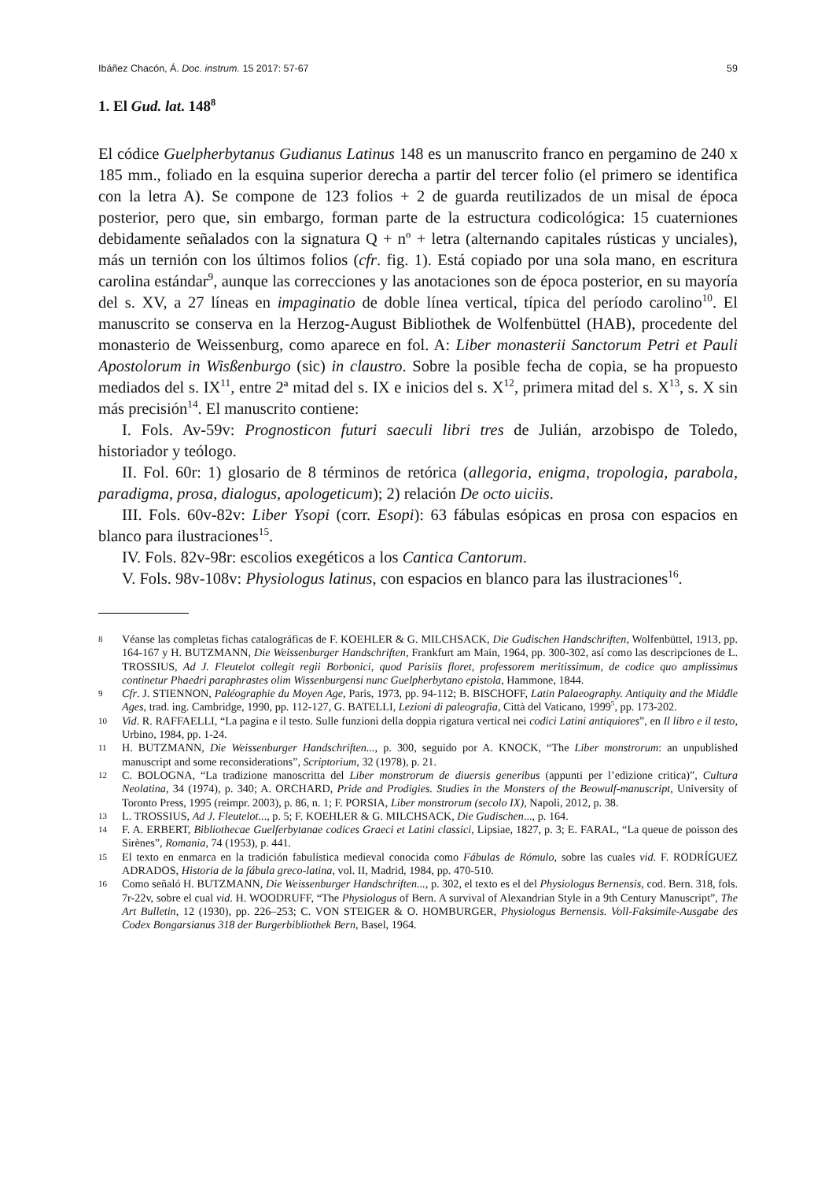Ibáñez Chacón, Á. Doc. instrum. 15 2017: 57-67 59
1. El Gud. lat. 148<sup>8</sup>
El códice Guelpherbytanus Gudianus Latinus 148 es un manuscrito franco en pergamino de 240 x 185 mm., foliado en la esquina superior derecha a partir del tercer folio (el primero se identifica con la letra A). Se compone de 123 folios + 2 de guarda reutilizados de un misal de época posterior, pero que, sin embargo, forman parte de la estructura codicológica: 15 cuaterniones debidamente señalados con la signatura Q + nº + letra (alternando capitales rústicas y unciales), más un ternión con los últimos folios (cfr. fig. 1). Está copiado por una sola mano, en escritura carolina estándar<sup>9</sup>, aunque las correcciones y las anotaciones son de época posterior, en su mayoría del s. XV, a 27 líneas en impaginatio de doble línea vertical, típica del período carolino<sup>10</sup>. El manuscrito se conserva en la Herzog-August Bibliothek de Wolfenbüttel (HAB), procedente del monasterio de Weissenburg, como aparece en fol. A: Liber monasterii Sanctorum Petri et Pauli Apostolorum in Wisßenburgo (sic) in claustro. Sobre la posible fecha de copia, se ha propuesto mediados del s. IX<sup>11</sup>, entre 2ª mitad del s. IX e inicios del s. X<sup>12</sup>, primera mitad del s. X<sup>13</sup>, s. X sin más precisión<sup>14</sup>. El manuscrito contiene:
I. Fols. Av-59v: Prognosticon futuri saeculi libri tres de Julián, arzobispo de Toledo, historiador y teólogo.
II. Fol. 60r: 1) glosario de 8 términos de retórica (allegoria, enigma, tropologia, parabola, paradigma, prosa, dialogus, apologeticum); 2) relación De octo uiciis.
III. Fols. 60v-82v: Liber Ysopi (corr. Esopi): 63 fábulas esópicas en prosa con espacios en blanco para ilustraciones<sup>15</sup>.
IV. Fols. 82v-98r: escolios exegéticos a los Cantica Cantorum.
V. Fols. 98v-108v: Physiologus latinus, con espacios en blanco para las ilustraciones<sup>16</sup>.
8 Véanse las completas fichas catalográficas de F. KOEHLER & G. MILCHSACK, Die Gudischen Handschriften, Wolfenbüttel, 1913, pp. 164-167 y H. BUTZMANN, Die Weissenburger Handschriften, Frankfurt am Main, 1964, pp. 300-302, así como las descripciones de L. TROSSIUS, Ad J. Fleutelot collegit regii Borbonici, quod Parisiis floret, professorem meritissimum, de codice quo amplissimus continetur Phaedri paraphrastes olim Wissenburgensi nunc Guelpherbytano epistola, Hammone, 1844.
9 Cfr. J. STIENNON, Paléographie du Moyen Age, Paris, 1973, pp. 94-112; B. BISCHOFF, Latin Palaeography. Antiquity and the Middle Ages, trad. ing. Cambridge, 1990, pp. 112-127, G. BATELLI, Lezioni di paleografia, Città del Vaticano, 1999<sup>5</sup>, pp. 173-202.
10 Vid. R. RAFFAELLI, “La pagina e il testo. Sulle funzioni della doppia rigatura vertical nei codici Latini antiquiores”, en Il libro e il testo, Urbino, 1984, pp. 1-24.
11 H. BUTZMANN, Die Weissenburger Handschriften..., p. 300, seguido por A. KNOCK, “The Liber monstrorum: an unpublished manuscript and some reconsiderations”, Scriptorium, 32 (1978), p. 21.
12 C. BOLOGNA, “La tradizione manoscritta del Liber monstrorum de diuersis generibus (appunti per l’edizione critica)”, Cultura Neolatina, 34 (1974), p. 340; A. ORCHARD, Pride and Prodigies. Studies in the Monsters of the Beowulf-manuscript, University of Toronto Press, 1995 (reimpr. 2003), p. 86, n. 1; F. PORSIA, Liber monstrorum (secolo IX), Napoli, 2012, p. 38.
13 L. TROSSIUS, Ad J. Fleutelot..., p. 5; F. KOEHLER & G. MILCHSACK, Die Gudischen..., p. 164.
14 F. A. ERBERT, Bibliothecae Guelferbytanae codices Graeci et Latini classici, Lipsiae, 1827, p. 3; E. FARAL, “La queue de poisson des Sirènes”, Romania, 74 (1953), p. 441.
15 El texto en enmarca en la tradición fabulística medieval conocida como Fábulas de Rómulo, sobre las cuales vid. F. RODRÍGUEZ ADRADOS, Historia de la fábula greco-latina, vol. II, Madrid, 1984, pp. 470-510.
16 Como señaló H. BUTZMANN, Die Weissenburger Handschriften..., p. 302, el texto es el del Physiologus Bernensis, cod. Bern. 318, fols. 7r-22v, sobre el cual vid. H. WOODRUFF, “The Physiologus of Bern. A survival of Alexandrian Style in a 9th Century Manuscript”, The Art Bulletin, 12 (1930), pp. 226–253; C. VON STEIGER & O. HOMBURGER, Physiologus Bernensis. Voll-Faksimile-Ausgabe des Codex Bongarsianus 318 der Burgerbibliothek Bern, Basel, 1964.